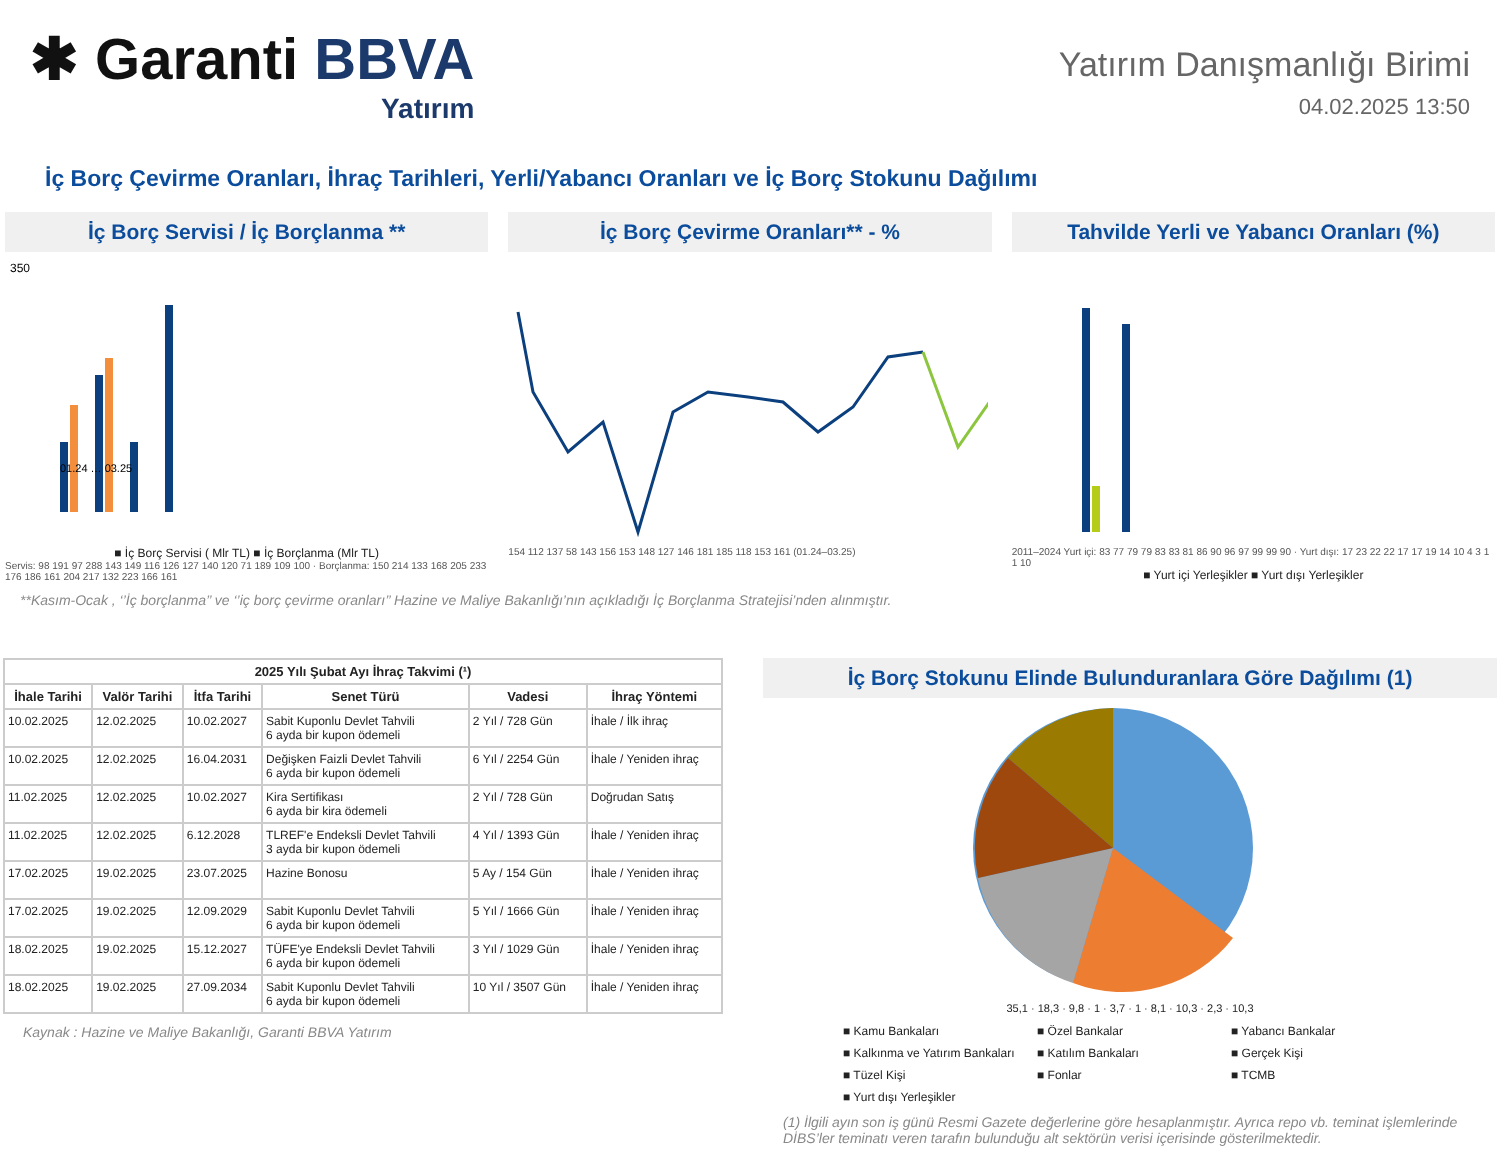✱ Garanti BBVA
Yatırım
Yatırım Danışmanlığı Birimi
04.02.2025 13:50
İç Borç Çevirme Oranları, İhraç Tarihleri, Yerli/Yabancı Oranları ve İç Borç Stokunu Dağılımı
İç Borç Servisi / İç Borçlanma **
350
01.24 … 03.25
■ İç Borç Servisi ( Mlr TL) ■ İç Borçlanma (Mlr TL)
Servis: 98 191 97 288 143 149 116 126 127 140 120 71 189 109 100 · Borçlanma: 150 214 133 168 205 233 176 186 161 204 217 132 223 166 161
İç Borç Çevirme Oranları** - %
154 112 137 58 143 156 153 148 127 146 181 185 118 153 161 (01.24–03.25)
Tahvilde Yerli ve Yabancı Oranları (%)
2011–2024 Yurt içi: 83 77 79 79 83 83 81 86 90 96 97 99 99 90 · Yurt dışı: 17 23 22 22 17 17 19 14 10 4 3 1 1 10
■ Yurt içi Yerleşikler ■ Yurt dışı Yerleşikler
**Kasım-Ocak , ‘’İç borçlanma’’ ve ‘’iç borç çevirme oranları’’ Hazine ve Maliye Bakanlığı’nın açıkladığı İç Borçlanma Stratejisi’nden alınmıştır.
| 2025 Yılı Şubat Ayı İhraç Takvimi (¹) | | | | | |
| --- | --- | --- | --- | --- | --- |
| İhale Tarihi | Valör Tarihi | İtfa Tarihi | Senet Türü | Vadesi | İhraç Yöntemi |
| 10.02.2025 | 12.02.2025 | 10.02.2027 | Sabit Kuponlu Devlet Tahvili 6 ayda bir kupon ödemeli | 2 Yıl / 728 Gün | İhale / İlk ihraç |
| 10.02.2025 | 12.02.2025 | 16.04.2031 | Değişken Faizli Devlet Tahvili 6 ayda bir kupon ödemeli | 6 Yıl / 2254 Gün | İhale / Yeniden ihraç |
| 11.02.2025 | 12.02.2025 | 10.02.2027 | Kira Sertifikası 6 ayda bir kira ödemeli | 2 Yıl / 728 Gün | Doğrudan Satış |
| 11.02.2025 | 12.02.2025 | 6.12.2028 | TLREF'e Endeksli Devlet Tahvili 3 ayda bir kupon ödemeli | 4 Yıl / 1393 Gün | İhale / Yeniden ihraç |
| 17.02.2025 | 19.02.2025 | 23.07.2025 | Hazine Bonosu | 5 Ay / 154 Gün | İhale / Yeniden ihraç |
| 17.02.2025 | 19.02.2025 | 12.09.2029 | Sabit Kuponlu Devlet Tahvili 6 ayda bir kupon ödemeli | 5 Yıl / 1666 Gün | İhale / Yeniden ihraç |
| 18.02.2025 | 19.02.2025 | 15.12.2027 | TÜFE'ye Endeksli Devlet Tahvili 6 ayda bir kupon ödemeli | 3 Yıl / 1029 Gün | İhale / Yeniden ihraç |
| 18.02.2025 | 19.02.2025 | 27.09.2034 | Sabit Kuponlu Devlet Tahvili 6 ayda bir kupon ödemeli | 10 Yıl / 3507 Gün | İhale / Yeniden ihraç |
Kaynak : Hazine ve Maliye Bakanlığı, Garanti BBVA Yatırım
İç Borç Stokunu Elinde Bulunduranlara Göre Dağılımı (1)
35,1 · 18,3 · 9,8 · 1 · 3,7 · 1 · 8,1 · 10,3 · 2,3 · 10,3
■ Kamu Bankaları ■ Özel Bankalar ■ Yabancı Bankalar ■ Kalkınma ve Yatırım Bankaları ■ Katılım Bankaları ■ Gerçek Kişi ■ Tüzel Kişi ■ Fonlar ■ TCMB ■ Yurt dışı Yerleşikler
(1) İlgili ayın son iş günü Resmi Gazete değerlerine göre hesaplanmıştır. Ayrıca repo vb. teminat işlemlerinde DİBS’ler teminatı veren tarafın bulunduğu alt sektörün verisi içerisinde gösterilmektedir.